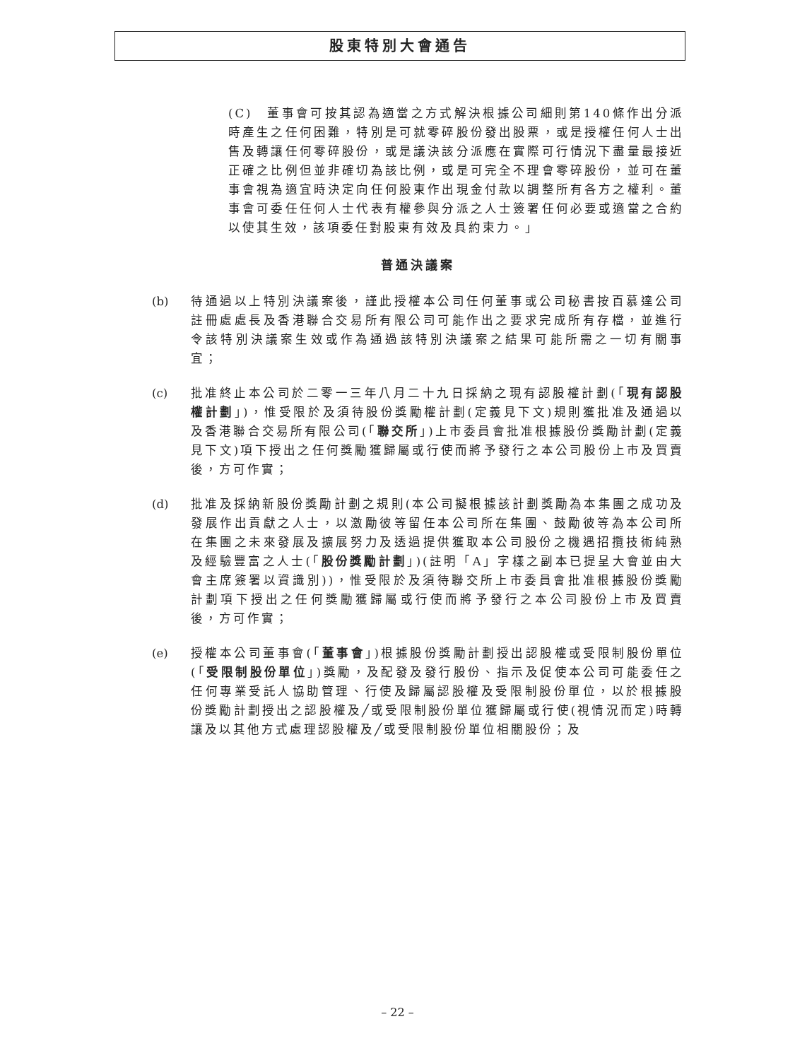股東特別大會通告
(C)　董事會可按其認為適當之方式解決根據公司細則第140條作出分派時產生之任何困難，特別是可就零碎股份發出股票，或是授權任何人士出售及轉讓任何零碎股份，或是議決該分派應在實際可行情況下盡量最接近正確之比例但並非確切為該比例，或是可完全不理會零碎股份，並可在董事會視為適宜時決定向任何股東作出現金付款以調整所有各方之權利。董事會可委任任何人士代表有權參與分派之人士簽署任何必要或適當之合約以使其生效，該項委任對股東有效及具約束力。」
普通決議案
(b) 待通過以上特別決議案後，謹此授權本公司任何董事或公司秘書按百慕達公司註冊處處長及香港聯合交易所有限公司可能作出之要求完成所有存檔，並進行令該特別決議案生效或作為通過該特別決議案之結果可能所需之一切有關事宜；
(c) 批准終止本公司於二零一三年八月二十九日採納之現有認股權計劃(「現有認股權計劃」)，惟受限於及須待股份獎勵權計劃(定義見下文)規則獲批准及通過以及香港聯合交易所有限公司(「聯交所」)上市委員會批准根據股份獎勵計劃(定義見下文)項下授出之任何獎勵獲歸屬或行使而將予發行之本公司股份上市及買賣後，方可作實；
(d) 批准及採納新股份獎勵計劃之規則(本公司擬根據該計劃獎勵為本集團之成功及發展作出貢獻之人士，以激勵彼等留任本公司所在集團、鼓勵彼等為本公司所在集團之未來發展及擴展努力及透過提供獲取本公司股份之機遇招攬技術純熟及經驗豐富之人士(「股份獎勵計劃」)(註明「A」字樣之副本已提呈大會並由大會主席簽署以資識別))，惟受限於及須待聯交所上市委員會批准根據股份獎勵計劃項下授出之任何獎勵獲歸屬或行使而將予發行之本公司股份上市及買賣後，方可作實；
(e) 授權本公司董事會(「董事會」)根據股份獎勵計劃授出認股權或受限制股份單位(「受限制股份單位」)獎勵，及配發及發行股份、指示及促使本公司可能委任之任何專業受託人協助管理、行使及歸屬認股權及受限制股份單位，以於根據股份獎勵計劃授出之認股權及╱或受限制股份單位獲歸屬或行使(視情況而定)時轉讓及以其他方式處理認股權及╱或受限制股份單位相關股份；及
– 22 –